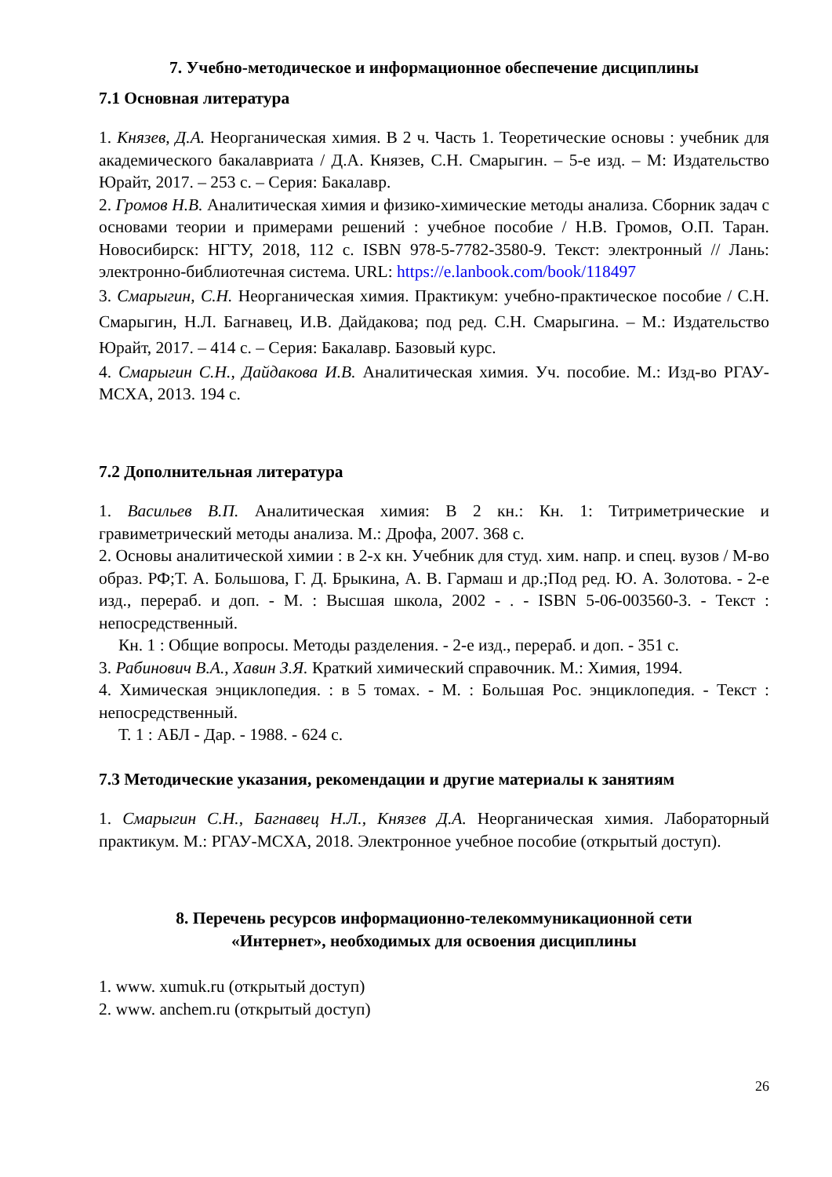7. Учебно-методическое и информационное обеспечение дисциплины
7.1 Основная литература
1. Князев, Д.А. Неорганическая химия. В 2 ч. Часть 1. Теоретические основы : учебник для академического бакалавриата / Д.А. Князев, С.Н. Смарыгин. – 5-е изд. – М: Издательство Юрайт, 2017. – 253 с. – Серия: Бакалавр.
2. Громов Н.В. Аналитическая химия и физико-химические методы анализа. Сборник задач с основами теории и примерами решений : учебное пособие / Н.В. Громов, О.П. Таран. Новосибирск: НГТУ, 2018, 112 с. ISBN 978-5-7782-3580-9. Текст: электронный // Лань: электронно-библиотечная система. URL: https://e.lanbook.com/book/118497
3. Смарыгин, С.Н. Неорганическая химия. Практикум: учебно-практическое пособие / С.Н. Смарыгин, Н.Л. Багнавец, И.В. Дайдакова; под ред. С.Н. Смарыгина. – М.: Издательство Юрайт, 2017. – 414 с. – Серия: Бакалавр. Базовый курс.
4. Смарыгин С.Н., Дайдакова И.В. Аналитическая химия. Уч. пособие. М.: Изд-во РГАУ-МСХА, 2013. 194 с.
7.2 Дополнительная литература
1. Васильев В.П. Аналитическая химия: В 2 кн.: Кн. 1: Титриметрические и гравиметрический методы анализа. М.: Дрофа, 2007. 368 с.
2. Основы аналитической химии : в 2-х кн. Учебник для студ. хим. напр. и спец. вузов / М-во образ. РФ;Т. А. Большова, Г. Д. Брыкина, А. В. Гармаш и др.;Под ред. Ю. А. Золотова. - 2-е изд., перераб. и доп. - М. : Высшая школа, 2002 - . - ISBN 5-06-003560-3. - Текст : непосредственный.
Кн. 1 : Общие вопросы. Методы разделения. - 2-е изд., перераб. и доп. - 351 с.
3. Рабинович В.А., Хавин З.Я. Краткий химический справочник. М.: Химия, 1994.
4. Химическая энциклопедия. : в 5 томах. - М. : Большая Рос. энциклопедия. - Текст : непосредственный.
Т. 1 : АБЛ - Дар. - 1988. - 624 с.
7.3 Методические указания, рекомендации и другие материалы к занятиям
1. Смарыгин С.Н., Багнавец Н.Л., Князев Д.А. Неорганическая химия. Лабораторный практикум. М.: РГАУ-МСХА, 2018. Электронное учебное пособие (открытый доступ).
8. Перечень ресурсов информационно-телекоммуникационной сети
«Интернет», необходимых для освоения дисциплины
1. www. xumuk.ru (открытый доступ)
2. www. anchem.ru (открытый доступ)
26